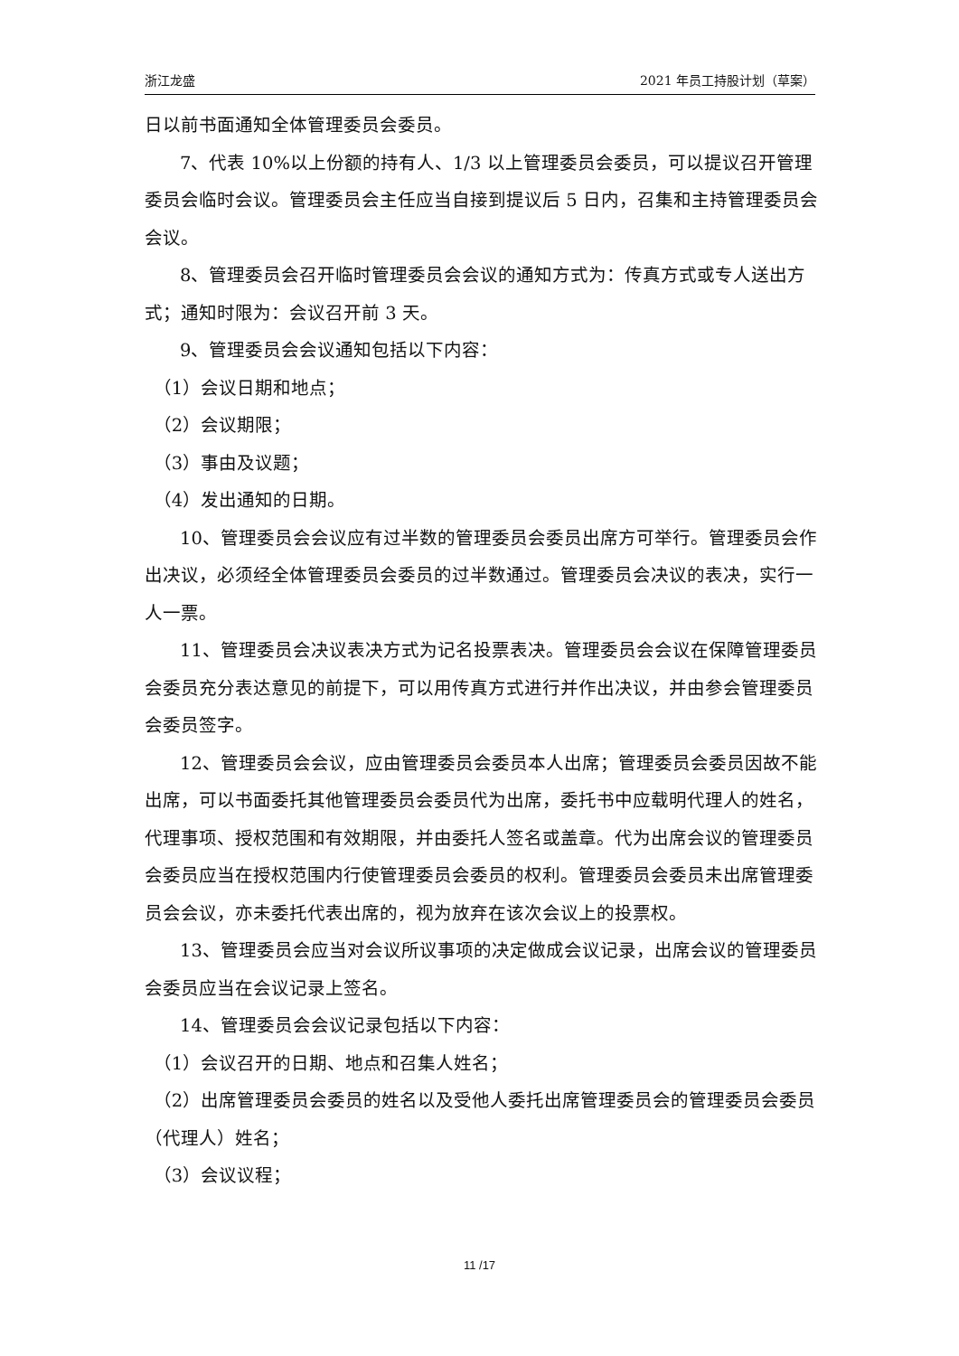浙江龙盛 2021 年员工持股计划（草案）
日以前书面通知全体管理委员会委员。
7、代表 10%以上份额的持有人、1/3 以上管理委员会委员，可以提议召开管理委员会临时会议。管理委员会主任应当自接到提议后 5 日内，召集和主持管理委员会会议。
8、管理委员会召开临时管理委员会会议的通知方式为：传真方式或专人送出方式；通知时限为：会议召开前 3 天。
9、管理委员会会议通知包括以下内容：
（1）会议日期和地点；
（2）会议期限；
（3）事由及议题；
（4）发出通知的日期。
10、管理委员会会议应有过半数的管理委员会委员出席方可举行。管理委员会作出决议，必须经全体管理委员会委员的过半数通过。管理委员会决议的表决，实行一人一票。
11、管理委员会决议表决方式为记名投票表决。管理委员会会议在保障管理委员会委员充分表达意见的前提下，可以用传真方式进行并作出决议，并由参会管理委员会委员签字。
12、管理委员会会议，应由管理委员会委员本人出席；管理委员会委员因故不能出席，可以书面委托其他管理委员会委员代为出席，委托书中应载明代理人的姓名，代理事项、授权范围和有效期限，并由委托人签名或盖章。代为出席会议的管理委员会委员应当在授权范围内行使管理委员会委员的权利。管理委员会委员未出席管理委员会会议，亦未委托代表出席的，视为放弃在该次会议上的投票权。
13、管理委员会应当对会议所议事项的决定做成会议记录，出席会议的管理委员会委员应当在会议记录上签名。
14、管理委员会会议记录包括以下内容：
（1）会议召开的日期、地点和召集人姓名；
（2）出席管理委员会委员的姓名以及受他人委托出席管理委员会的管理委员会委员（代理人）姓名；
（3）会议议程；
11 /17